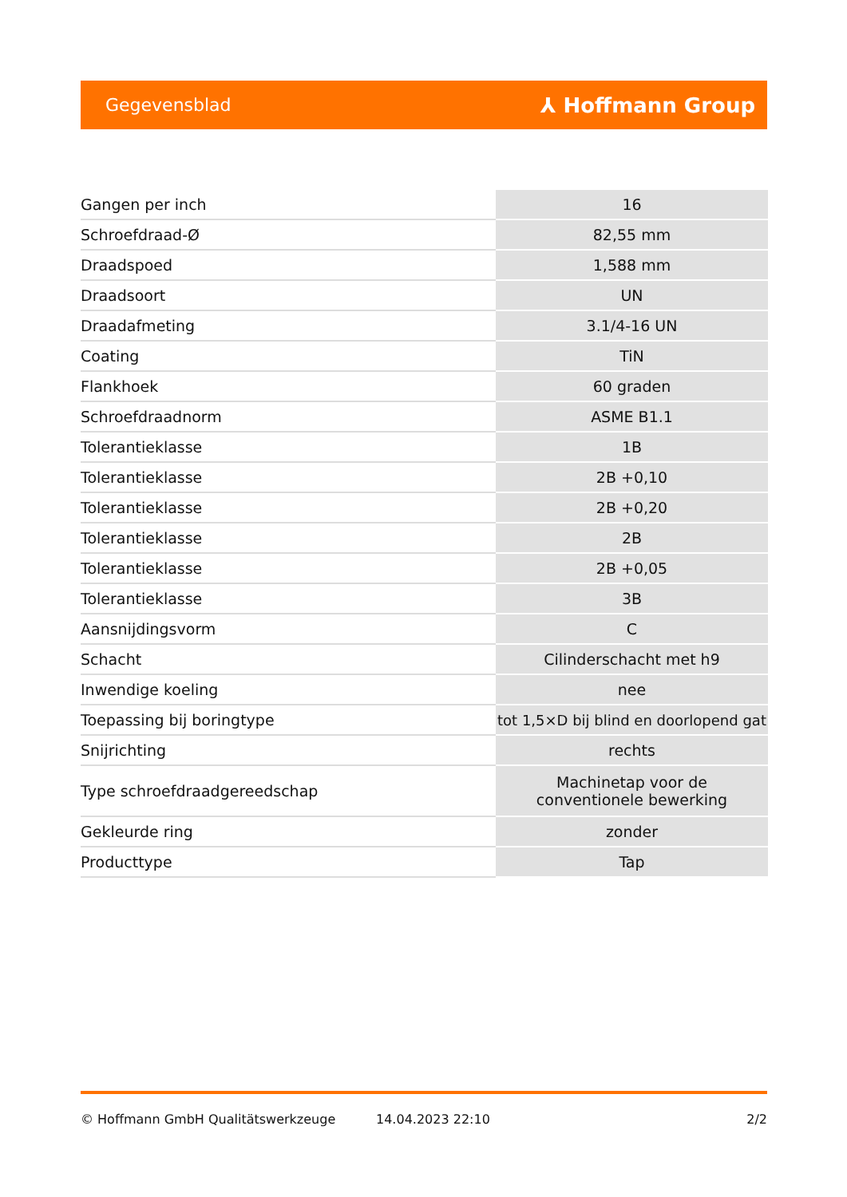Gegevensblad ⅄ Hoffmann Group
| Gangen per inch | 16 |
| Schroefdraad-Ø | 82,55 mm |
| Draadspoed | 1,588 mm |
| Draadsoort | UN |
| Draadafmeting | 3.1/4-16 UN |
| Coating | TiN |
| Flankhoek | 60 graden |
| Schroefdraadnorm | ASME B1.1 |
| Tolerantieklasse | 1B |
| Tolerantieklasse | 2B +0,10 |
| Tolerantieklasse | 2B +0,20 |
| Tolerantieklasse | 2B |
| Tolerantieklasse | 2B +0,05 |
| Tolerantieklasse | 3B |
| Aansnijdingsvorm | C |
| Schacht | Cilinderschacht met h9 |
| Inwendige koeling | nee |
| Toepassing bij boringtype | tot 1,5×D bij blind en doorlopend gat |
| Snijrichting | rechts |
| Type schroefdraadgereedschap | Machinetap voor de conventionele bewerking |
| Gekleurde ring | zonder |
| Producttype | Tap |
© Hoffmann GmbH Qualitätswerkzeuge 14.04.2023 22:10 2/2